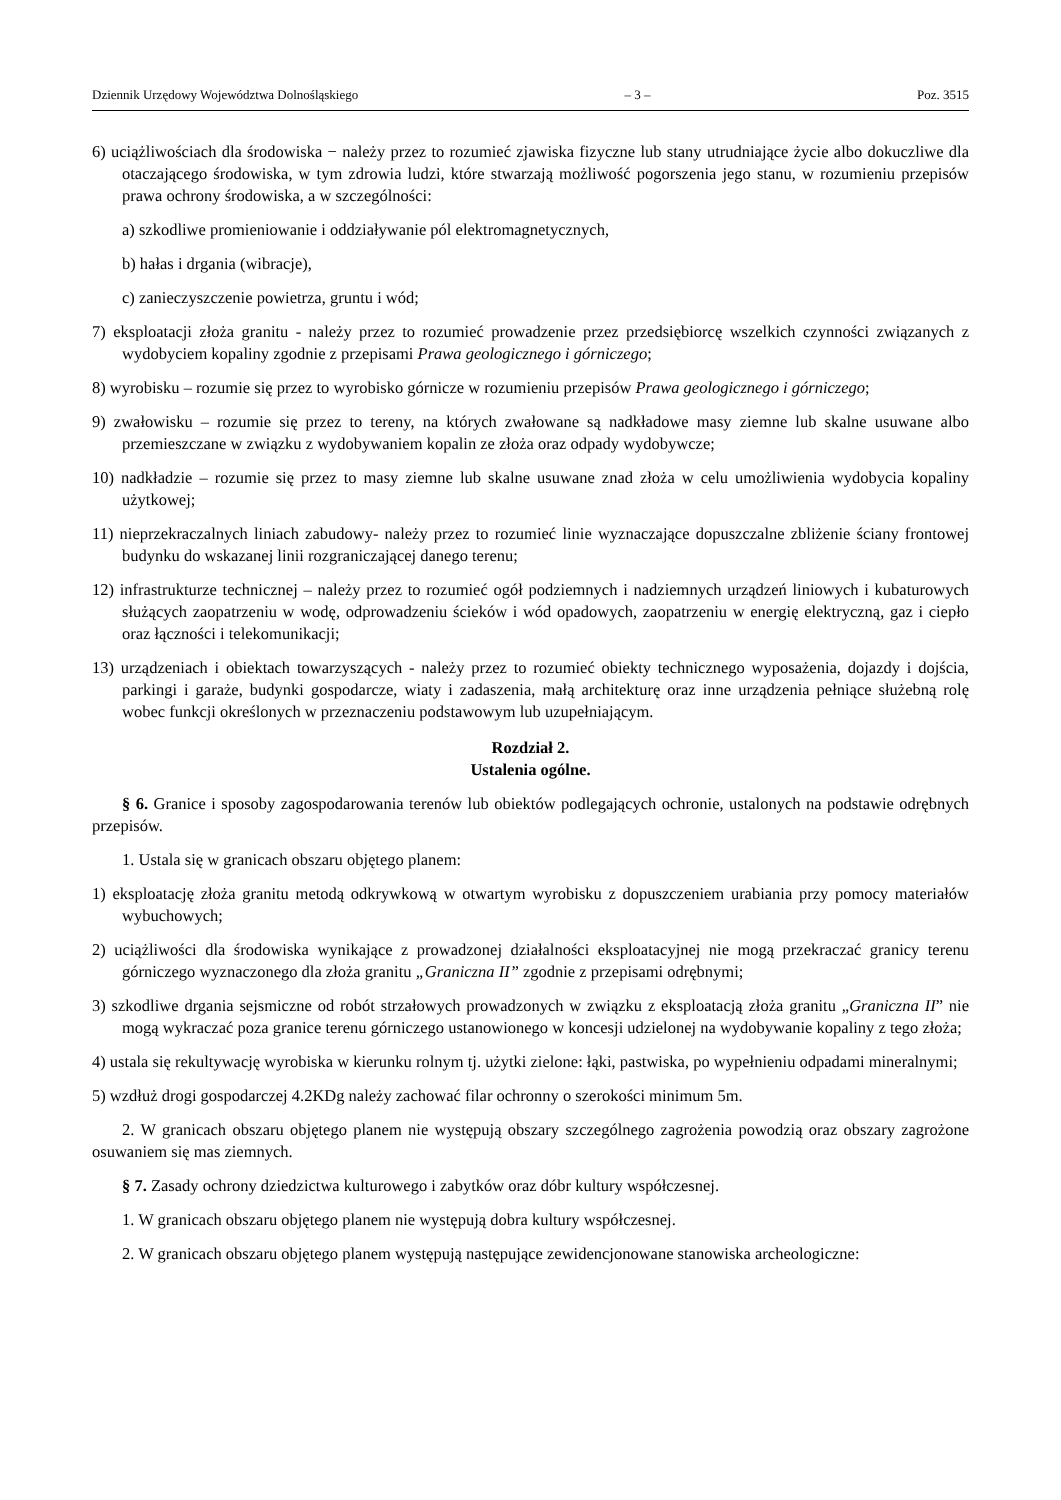Dziennik Urzędowy Województwa Dolnośląskiego – 3 – Poz. 3515
6) uciążliwościach dla środowiska − należy przez to rozumieć zjawiska fizyczne lub stany utrudniające życie albo dokuczliwe dla otaczającego środowiska, w tym zdrowia ludzi, które stwarzają możliwość pogorszenia jego stanu, w rozumieniu przepisów prawa ochrony środowiska, a w szczególności:
a) szkodliwe promieniowanie i oddziaływanie pól elektromagnetycznych,
b) hałas i drgania (wibracje),
c) zanieczyszczenie powietrza, gruntu i wód;
7) eksploatacji złoża granitu - należy przez to rozumieć prowadzenie przez przedsiębiorcę wszelkich czynności związanych z wydobyciem kopaliny zgodnie z przepisami Prawa geologicznego i górniczego;
8) wyrobisku – rozumie się przez to wyrobisko górnicze w rozumieniu przepisów Prawa geologicznego i górniczego;
9) zwałowisku – rozumie się przez to tereny, na których zwałowane są nadkładowe masy ziemne lub skalne usuwane albo przemieszczane w związku z wydobywaniem kopalin ze złoża oraz odpady wydobywcze;
10) nadkładzie – rozumie się przez to masy ziemne lub skalne usuwane znad złoża w celu umożliwienia wydobycia kopaliny użytkowej;
11) nieprzekraczalnych liniach zabudowy- należy przez to rozumieć linie wyznaczające dopuszczalne zbliżenie ściany frontowej budynku do wskazanej linii rozgraniczającej danego terenu;
12) infrastrukturze technicznej – należy przez to rozumieć ogół podziemnych i nadziemnych urządzeń liniowych i kubaturowych służących zaopatrzeniu w wodę, odprowadzeniu ścieków i wód opadowych, zaopatrzeniu w energię elektryczną, gaz i ciepło oraz łączności i telekomunikacji;
13) urządzeniach i obiektach towarzyszących - należy przez to rozumieć obiekty technicznego wyposażenia, dojazdy i dojścia, parkingi i garaże, budynki gospodarcze, wiaty i zadaszenia, małą architekturę oraz inne urządzenia pełniące służebną rolę wobec funkcji określonych w przeznaczeniu podstawowym lub uzupełniającym.
Rozdział 2.
Ustalenia ogólne.
§ 6. Granice i sposoby zagospodarowania terenów lub obiektów podlegających ochronie, ustalonych na podstawie odrębnych przepisów.
1. Ustala się w granicach obszaru objętego planem:
1) eksploatację złoża granitu metodą odkrywkową w otwartym wyrobisku z dopuszczeniem urabiania przy pomocy materiałów wybuchowych;
2) uciążliwości dla środowiska wynikające z prowadzonej działalności eksploatacyjnej nie mogą przekraczać granicy terenu górniczego wyznaczonego dla złoża granitu „Graniczna II” zgodnie z przepisami odrębnymi;
3) szkodliwe drgania sejsmiczne od robót strzałowych prowadzonych w związku z eksploatacją złoża granitu „Graniczna II” nie mogą wykraczać poza granice terenu górniczego ustanowionego w koncesji udzielonej na wydobywanie kopaliny z tego złoża;
4) ustala się rekultywację wyrobiska w kierunku rolnym tj. użytki zielone: łąki, pastwiska, po wypełnieniu odpadami mineralnymi;
5) wzdłuż drogi gospodarczej 4.2KDg należy zachować filar ochronny o szerokości minimum 5m.
2. W granicach obszaru objętego planem nie występują obszary szczególnego zagrożenia powodzią oraz obszary zagrożone osuwaniem się mas ziemnych.
§ 7. Zasady ochrony dziedzictwa kulturowego i zabytków oraz dóbr kultury współczesnej.
1. W granicach obszaru objętego planem nie występują dobra kultury współczesnej.
2. W granicach obszaru objętego planem występują następujące zewidencjonowane stanowiska archeologiczne: